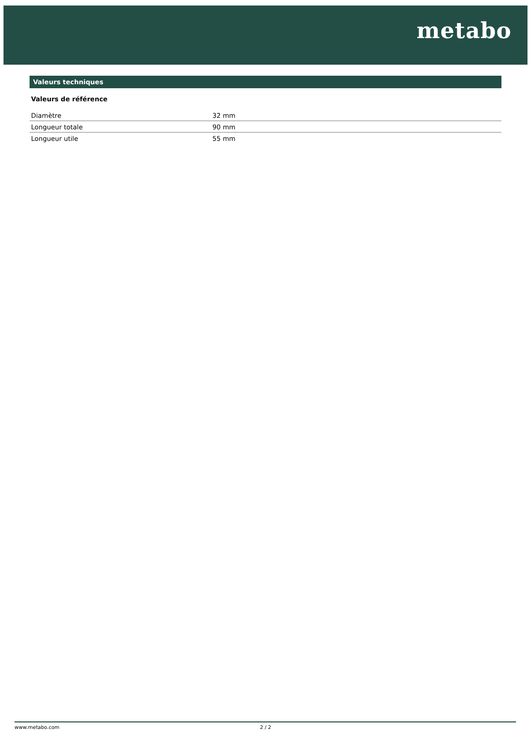metabo
Valeurs techniques
Valeurs de référence
| Diamètre | 32 mm |
| Longueur totale | 90 mm |
| Longueur utile | 55 mm |
www.metabo.com 2 / 2